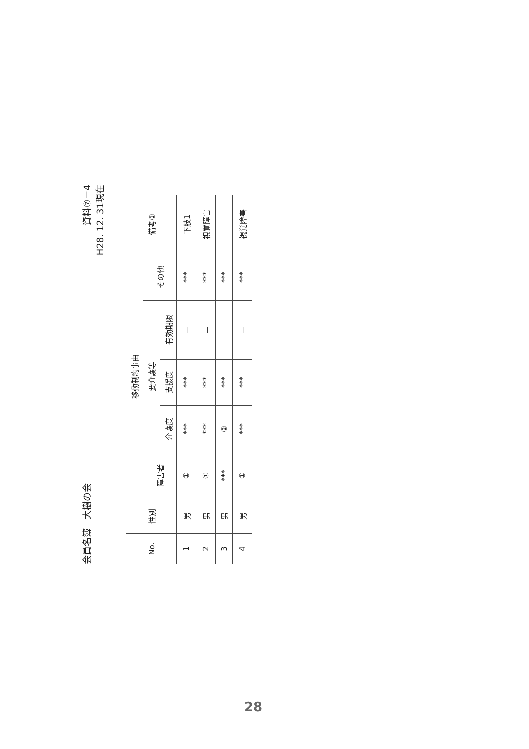会員名簿　大樹の会
資料⑦－4
H28. 12. 31現在
| No. | 性別 | 移動制約事由 | | | | | 備考① |
| --- | --- | --- | --- | --- | --- | --- | --- |
| | | 障害者 | 要介護等 | | | その他 | |
| | | | 介護度 | 支援度 | 有効期限 | | |
| 1 | 男 | ① | *** | *** | － | *** | 下肢1 |
| 2 | 男 | ① | *** | *** | － | *** | 視覚障害 |
| 3 | 男 | *** | ② | *** | | *** | |
| 4 | 男 | ① | *** | *** | － | *** | 視覚障害 |
28